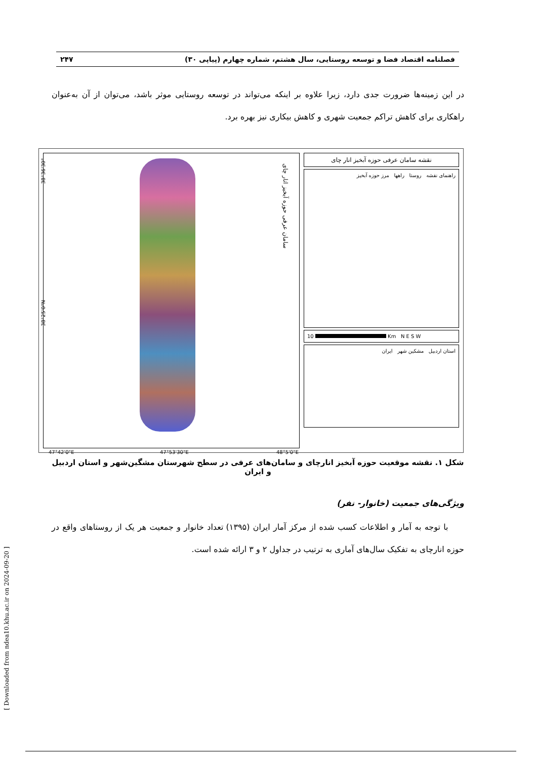فصلنامه اقتصاد فضا و توسعه روستایی، سال هشتم، شماره چهارم (پیاپی ۳۰) ۲۴۷
در این زمینه‌ها ضرورت جدی دارد، زیرا علاوه بر اینکه می‌تواند در توسعه روستایی موثر باشد، می‌توان از آن به‌عنوان راهکاری برای کاهش تراکم جمعیت شهری و کاهش بیکاری نیز بهره برد.
38°36'30"
38°25'0"N
سامان عرفی حوزه آبخیز انار چای
47°42'0"E 47°53'30"E 48°5'0"E
نقشه سامان عرفی حوزه آبخیز انار چای
راهنمای نقشه روستا راهها مرز حوزه آبخیز
10 Km N E S W
استان اردبیل مشکین شهر ایران
شکل ۱. نقشه موقعیت حوزه آبخیز انارچای و سامان‌های عرفی در سطح شهرستان مشگین‌شهر و استان اردبیل و ایران
ویژگی‌های جمعیت (خانوار- نفر)
با توجه به آمار و اطلاعات کسب شده از مرکز آمار ایران (۱۳۹۵) تعداد خانوار و جمعیت هر یک از روستاهای واقع در حوزه انارچای به تفکیک سال‌های آماری به ترتیب در جداول ۲ و ۳ ارائه شده است.
[ Downloaded from ndea10.khu.ac.ir on 2024-09-20 ]